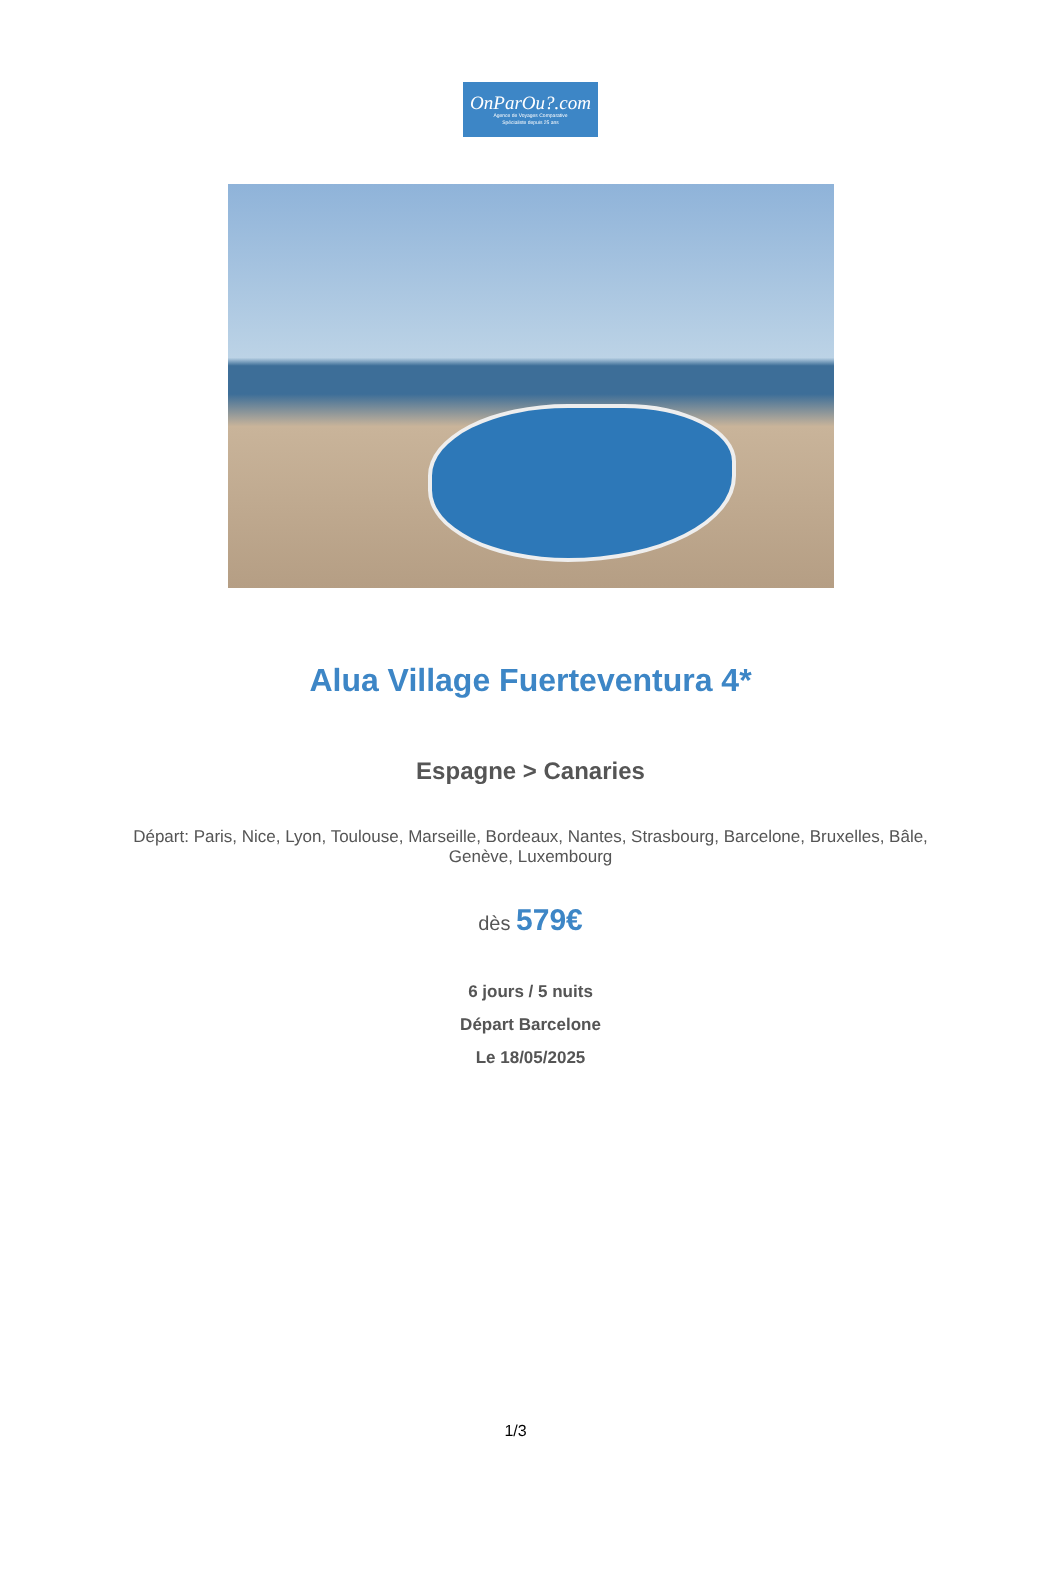OnParOu?.com
Agence de Voyages Comparative
Spécialiste depuis 25 ans
Alua Village Fuerteventura 4*
Espagne > Canaries
Départ: Paris, Nice, Lyon, Toulouse, Marseille, Bordeaux, Nantes, Strasbourg, Barcelone, Bruxelles, Bâle, Genève, Luxembourg
dès 579€
6 jours / 5 nuits
Départ Barcelone
Le 18/05/2025
1/3